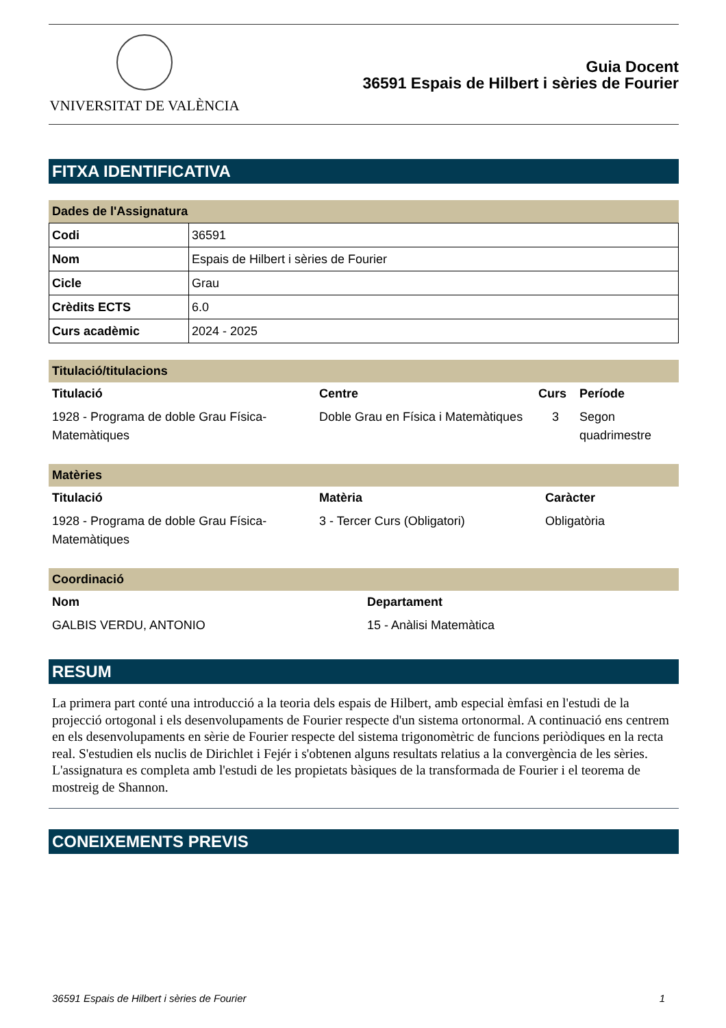VNIVERSITAT DE VALÈNCIA
Guia Docent
36591 Espais de Hilbert i sèries de Fourier
FITXA IDENTIFICATIVA
Dades de l'Assignatura
| Codi | 36591 |
| Nom | Espais de Hilbert i sèries de Fourier |
| Cicle | Grau |
| Crèdits ECTS | 6.0 |
| Curs acadèmic | 2024 - 2025 |
Titulació/titulacions
| Titulació | Centre | Curs | Període |
| --- | --- | --- | --- |
| 1928 - Programa de doble Grau Física-Matemàtiques | Doble Grau en Física i Matemàtiques | 3 | Segon quadrimestre |
Matèries
| Titulació | Matèria | Caràcter |
| --- | --- | --- |
| 1928 - Programa de doble Grau Física-Matemàtiques | 3 - Tercer Curs (Obligatori) | Obligatòria |
Coordinació
| Nom | Departament |
| --- | --- |
| GALBIS VERDU, ANTONIO | 15 - Anàlisi Matemàtica |
RESUM
La primera part conté una introducció a la teoria dels espais de Hilbert, amb especial èmfasi en l'estudi de la projecció ortogonal i els desenvolupaments de Fourier respecte d'un sistema ortonormal. A continuació ens centrem en els desenvolupaments en sèrie de Fourier respecte del sistema trigonomètric de funcions periòdiques en la recta real. S'estudien els nuclis de Dirichlet i Fejér i s'obtenen alguns resultats relatius a la convergència de les sèries. L'assignatura es completa amb l'estudi de les propietats bàsiques de la transformada de Fourier i el teorema de mostreig de Shannon.
CONEIXEMENTS PREVIS
36591 Espais de Hilbert i sèries de Fourier 1